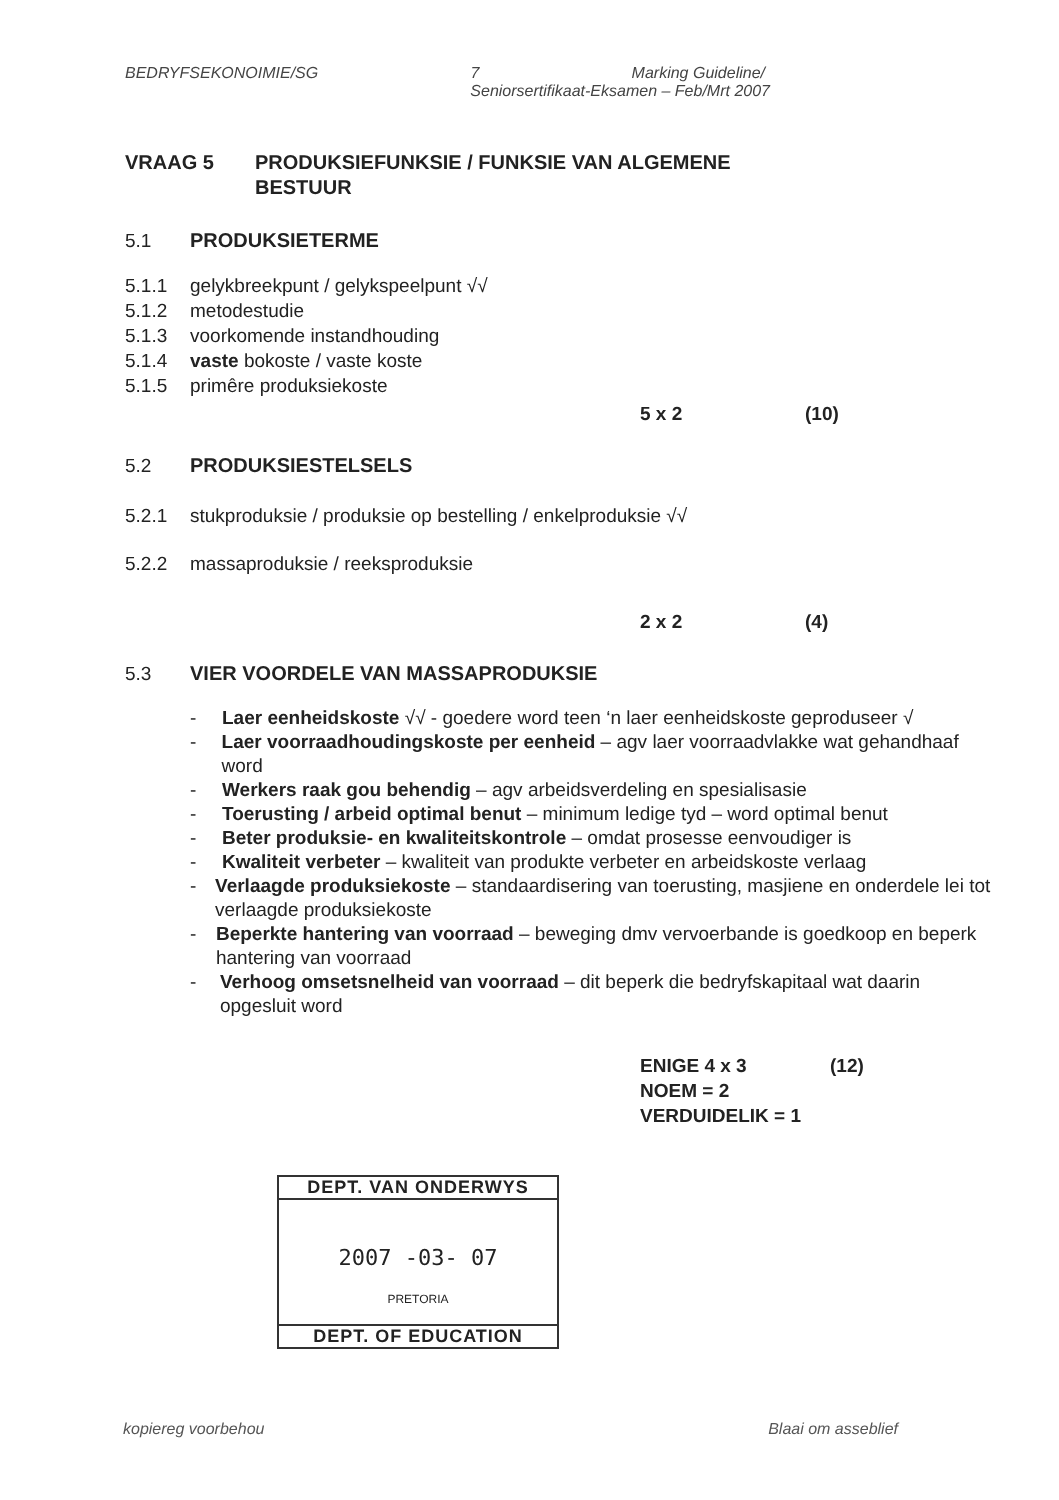BEDRYFSEKONOIMIE/SG 7 Marking Guideline/
Seniorsertifikaat-Eksamen – Feb/Mrt 2007
VRAAG 5 PRODUKSIEFUNKSIE / FUNKSIE VAN ALGEMENE
BESTUUR
5.1 PRODUKSIETERME
5.1.1 gelykbreekpunt / gelykspeelpunt √√
5.1.2 metodestudie
5.1.3 voorkomende instandhouding
5.1.4 vaste bokoste / vaste koste
5.1.5 primêre produksiekoste
5 x 2 (10)
5.2 PRODUKSIESTELSELS
5.2.1 stukproduksie / produksie op bestelling / enkelproduksie √√
5.2.2 massaproduksie / reeksproduksie
2 x 2 (4)
5.3 VIER VOORDELE VAN MASSAPRODUKSIE
- Laer eenheidskoste √√ - goedere word teen ‘n laer eenheidskoste geproduseer √
- Laer voorraadhoudingskoste per eenheid – agv laer voorraadvlakke wat gehandhaaf word
- Werkers raak gou behendig – agv arbeidsverdeling en spesialisasie
- Toerusting / arbeid optimal benut – minimum ledige tyd – word optimal benut
- Beter produksie- en kwaliteitskontrole – omdat prosesse eenvoudiger is
- Kwaliteit verbeter – kwaliteit van produkte verbeter en arbeidskoste verlaag
- Verlaagde produksiekoste – standaardisering van toerusting, masjiene en onderdele lei tot verlaagde produksiekoste
- Beperkte hantering van voorraad – beweging dmv vervoerbande is goedkoop en beperk hantering van voorraad
- Verhoog omsetsnelheid van voorraad – dit beperk die bedryfskapitaal wat daarin opgesluit word
ENIGE 4 x 3 (12)
NOEM = 2
VERDUIDELIK = 1
DEPT. VAN ONDERWYS
2007 -03- 07
PRETORIA
DEPT. OF EDUCATION
kopiereg voorbehou Blaai om asseblief